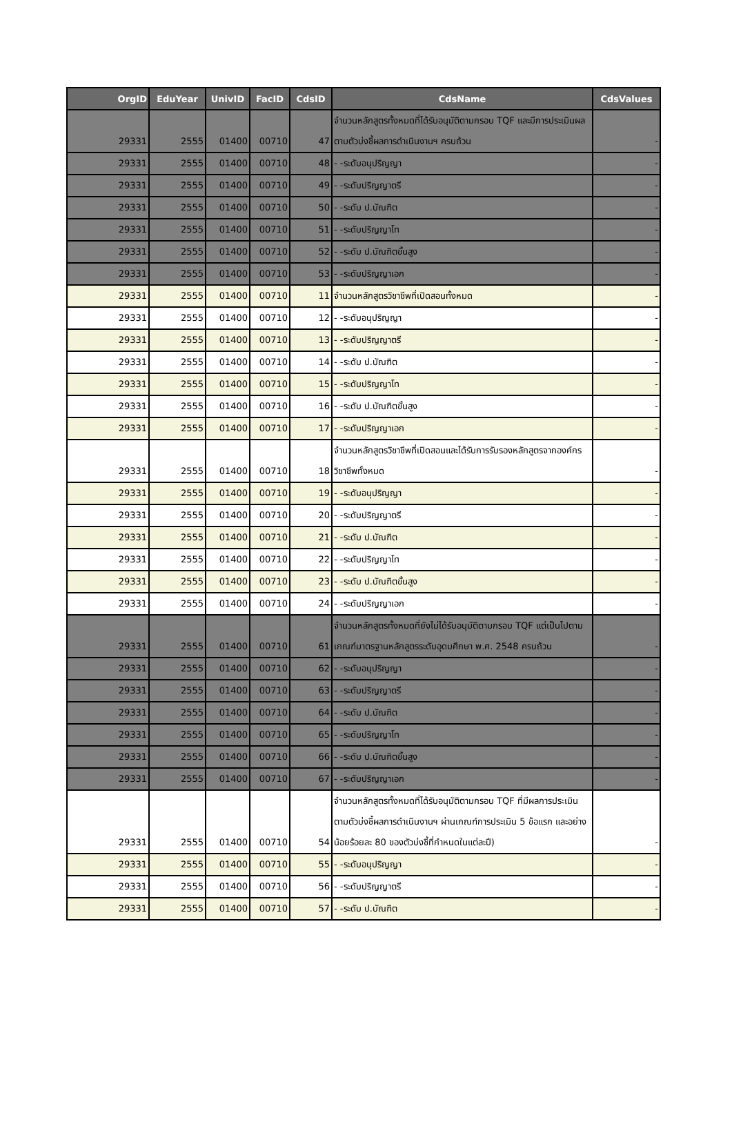| OrgID | EduYear | UnivID | FacID | CdsID | CdsName | CdsValues |
| --- | --- | --- | --- | --- | --- | --- |
| 29331 | 2555 | 01400 | 00710 | 47 | จำนวนหลักสูตรทั้งหมดที่ได้รับอนุมัติตามกรอบ TQF และมีการประเมินผลตามตัวบ่งชี้ผลการดำเนินงานฯ ครบถ้วน | - |
| 29331 | 2555 | 01400 | 00710 | 48 | - -ระดับอนุปริญญา | - |
| 29331 | 2555 | 01400 | 00710 | 49 | - -ระดับปริญญาตรี | - |
| 29331 | 2555 | 01400 | 00710 | 50 | - -ระดับ ป.บัณฑิต | - |
| 29331 | 2555 | 01400 | 00710 | 51 | - -ระดับปริญญาโท | - |
| 29331 | 2555 | 01400 | 00710 | 52 | - -ระดับ ป.บัณฑิตขั้นสูง | - |
| 29331 | 2555 | 01400 | 00710 | 53 | - -ระดับปริญญาเอก | - |
| 29331 | 2555 | 01400 | 00710 | 11 | จำนวนหลักสูตรวิชาชีพที่เปิดสอนทั้งหมด | - |
| 29331 | 2555 | 01400 | 00710 | 12 | - -ระดับอนุปริญญา | - |
| 29331 | 2555 | 01400 | 00710 | 13 | - -ระดับปริญญาตรี | - |
| 29331 | 2555 | 01400 | 00710 | 14 | - -ระดับ ป.บัณฑิต | - |
| 29331 | 2555 | 01400 | 00710 | 15 | - -ระดับปริญญาโท | - |
| 29331 | 2555 | 01400 | 00710 | 16 | - -ระดับ ป.บัณฑิตขั้นสูง | - |
| 29331 | 2555 | 01400 | 00710 | 17 | - -ระดับปริญญาเอก | - |
| 29331 | 2555 | 01400 | 00710 | 18 | จำนวนหลักสูตรวิชาชีพที่เปิดสอนและได้รับการรับรองหลักสูตรจากองค์กรวิชาชีพทั้งหมด | - |
| 29331 | 2555 | 01400 | 00710 | 19 | - -ระดับอนุปริญญา | - |
| 29331 | 2555 | 01400 | 00710 | 20 | - -ระดับปริญญาตรี | - |
| 29331 | 2555 | 01400 | 00710 | 21 | - -ระดับ ป.บัณฑิต | - |
| 29331 | 2555 | 01400 | 00710 | 22 | - -ระดับปริญญาโท | - |
| 29331 | 2555 | 01400 | 00710 | 23 | - -ระดับ ป.บัณฑิตขั้นสูง | - |
| 29331 | 2555 | 01400 | 00710 | 24 | - -ระดับปริญญาเอก | - |
| 29331 | 2555 | 01400 | 00710 | 61 | จำนวนหลักสูตรทั้งหมดที่ยังไม่ได้รับอนุมัติตามกรอบ TQF แต่เป็นไปตามเกณฑ์มาตรฐานหลักสูตรระดับอุดมศึกษา พ.ศ. 2548 ครบถ้วน | - |
| 29331 | 2555 | 01400 | 00710 | 62 | - -ระดับอนุปริญญา | - |
| 29331 | 2555 | 01400 | 00710 | 63 | - -ระดับปริญญาตรี | - |
| 29331 | 2555 | 01400 | 00710 | 64 | - -ระดับ ป.บัณฑิต | - |
| 29331 | 2555 | 01400 | 00710 | 65 | - -ระดับปริญญาโท | - |
| 29331 | 2555 | 01400 | 00710 | 66 | - -ระดับ ป.บัณฑิตขั้นสูง | - |
| 29331 | 2555 | 01400 | 00710 | 67 | - -ระดับปริญญาเอก | - |
| 29331 | 2555 | 01400 | 00710 | 54 | จำนวนหลักสูตรทั้งหมดที่ได้รับอนุมัติตามกรอบ TQF ที่มีผลการประเมินตามตัวบ่งชี้ผลการดำเนินงานฯ ผ่านเกณฑ์การประเมิน 5 ข้อแรก และอย่างน้อยร้อยละ 80 ของตัวบ่งชี้ที่กำหนดในแต่ละปี) | - |
| 29331 | 2555 | 01400 | 00710 | 55 | - -ระดับอนุปริญญา | - |
| 29331 | 2555 | 01400 | 00710 | 56 | - -ระดับปริญญาตรี | - |
| 29331 | 2555 | 01400 | 00710 | 57 | - -ระดับ ป.บัณฑิต | - |